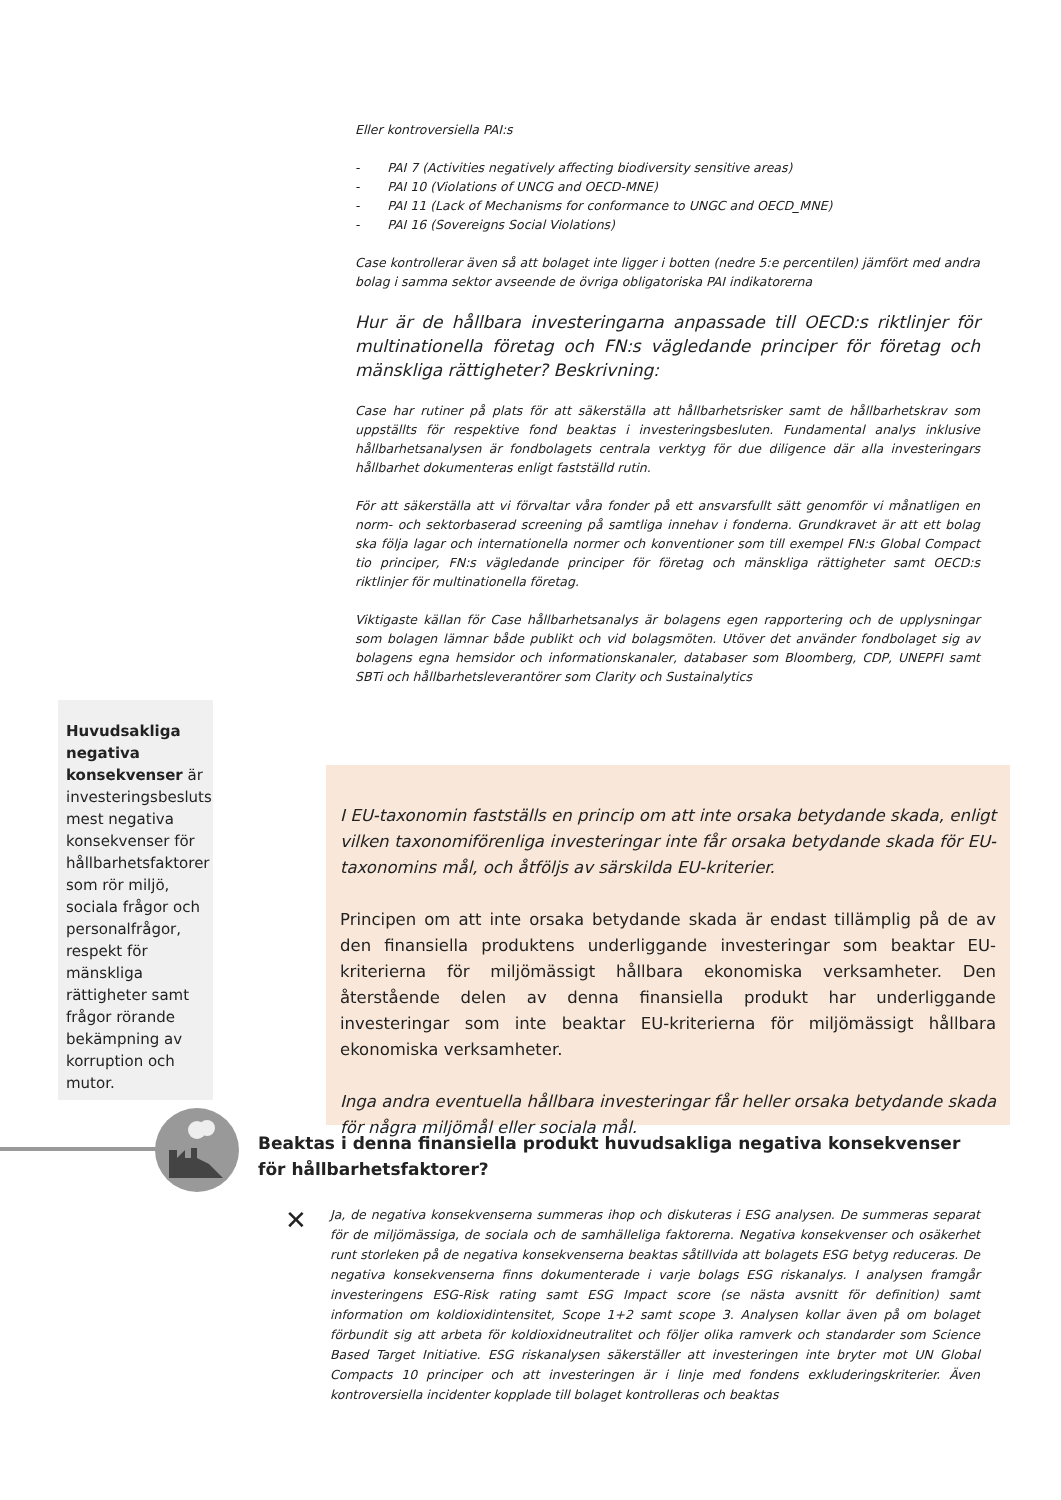Eller kontroversiella PAI:s
- PAI 7 (Activities negatively affecting biodiversity sensitive areas)
- PAI 10 (Violations of UNCG and OECD-MNE)
- PAI 11 (Lack of Mechanisms for conformance to UNGC and OECD_MNE)
- PAI 16 (Sovereigns Social Violations)
Case kontrollerar även så att bolaget inte ligger i botten (nedre 5:e percentilen) jämfört med andra bolag i samma sektor avseende de övriga obligatoriska PAI indikatorerna
Hur är de hållbara investeringarna anpassade till OECD:s riktlinjer för multinationella företag och FN:s vägledande principer för företag och mänskliga rättigheter? Beskrivning:
Case har rutiner på plats för att säkerställa att hållbarhetsrisker samt de hållbarhetskrav som uppställts för respektive fond beaktas i investeringsbesluten. Fundamental analys inklusive hållbarhetsanalysen är fondbolagets centrala verktyg för due diligence där alla investeringars hållbarhet dokumenteras enligt fastställd rutin.
För att säkerställa att vi förvaltar våra fonder på ett ansvarsfullt sätt genomför vi månatligen en norm- och sektorbaserad screening på samtliga innehav i fonderna. Grundkravet är att ett bolag ska följa lagar och internationella normer och konventioner som till exempel FN:s Global Compact tio principer, FN:s vägledande principer för företag och mänskliga rättigheter samt OECD:s riktlinjer för multinationella företag.
Viktigaste källan för Case hållbarhetsanalys är bolagens egen rapportering och de upplysningar som bolagen lämnar både publikt och vid bolagsmöten. Utöver det använder fondbolaget sig av bolagens egna hemsidor och informationskanaler, databaser som Bloomberg, CDP, UNEPFI samt SBTi och hållbarhetsleverantörer som Clarity och Sustainalytics
Huvudsakliga negativa konsekvenser är investeringsbesluts mest negativa konsekvenser för hållbarhetsfaktorer som rör miljö, sociala frågor och personalfrågor, respekt för mänskliga rättigheter samt frågor rörande bekämpning av korruption och mutor.
I EU-taxonomin fastställs en princip om att inte orsaka betydande skada, enligt vilken taxonomiförenliga investeringar inte får orsaka betydande skada för EU-taxonomins mål, och åtföljs av särskilda EU-kriterier.
Principen om att inte orsaka betydande skada är endast tillämplig på de av den finansiella produktens underliggande investeringar som beaktar EU-kriterierna för miljömässigt hållbara ekonomiska verksamheter. Den återstående delen av denna finansiella produkt har underliggande investeringar som inte beaktar EU-kriterierna för miljömässigt hållbara ekonomiska verksamheter.
Inga andra eventuella hållbara investeringar får heller orsaka betydande skada för några miljömål eller sociala mål.
Beaktas i denna finansiella produkt huvudsakliga negativa konsekvenser för hållbarhetsfaktorer?
✕
Ja, de negativa konsekvenserna summeras ihop och diskuteras i ESG analysen. De summeras separat för de miljömässiga, de sociala och de samhälleliga faktorerna. Negativa konsekvenser och osäkerhet runt storleken på de negativa konsekvenserna beaktas såtillvida att bolagets ESG betyg reduceras. De negativa konsekvenserna finns dokumenterade i varje bolags ESG riskanalys. I analysen framgår investeringens ESG-Risk rating samt ESG Impact score (se nästa avsnitt för definition) samt information om koldioxidintensitet, Scope 1+2 samt scope 3. Analysen kollar även på om bolaget förbundit sig att arbeta för koldioxidneutralitet och följer olika ramverk och standarder som Science Based Target Initiative. ESG riskanalysen säkerställer att investeringen inte bryter mot UN Global Compacts 10 principer och att investeringen är i linje med fondens exkluderingskriterier. Även kontroversiella incidenter kopplade till bolaget kontrolleras och beaktas